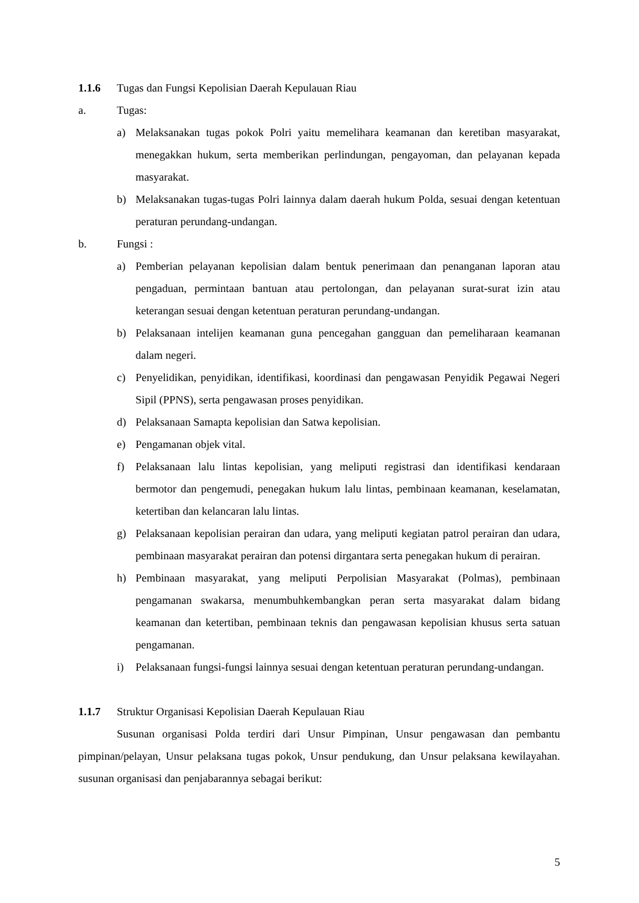1.1.6 Tugas dan Fungsi Kepolisian Daerah Kepulauan Riau
a. Tugas:
a) Melaksanakan tugas pokok Polri yaitu memelihara keamanan dan keretiban masyarakat, menegakkan hukum, serta memberikan perlindungan, pengayoman, dan pelayanan kepada masyarakat.
b) Melaksanakan tugas-tugas Polri lainnya dalam daerah hukum Polda, sesuai dengan ketentuan peraturan perundang-undangan.
b. Fungsi :
a) Pemberian pelayanan kepolisian dalam bentuk penerimaan dan penanganan laporan atau pengaduan, permintaan bantuan atau pertolongan, dan pelayanan surat-surat izin atau keterangan sesuai dengan ketentuan peraturan perundang-undangan.
b) Pelaksanaan intelijen keamanan guna pencegahan gangguan dan pemeliharaan keamanan dalam negeri.
c) Penyelidikan, penyidikan, identifikasi, koordinasi dan pengawasan Penyidik Pegawai Negeri Sipil (PPNS), serta pengawasan proses penyidikan.
d) Pelaksanaan Samapta kepolisian dan Satwa kepolisian.
e) Pengamanan objek vital.
f) Pelaksanaan lalu lintas kepolisian, yang meliputi registrasi dan identifikasi kendaraan bermotor dan pengemudi, penegakan hukum lalu lintas, pembinaan keamanan, keselamatan, ketertiban dan kelancaran lalu lintas.
g) Pelaksanaan kepolisian perairan dan udara, yang meliputi kegiatan patrol perairan dan udara, pembinaan masyarakat perairan dan potensi dirgantara serta penegakan hukum di perairan.
h) Pembinaan masyarakat, yang meliputi Perpolisian Masyarakat (Polmas), pembinaan pengamanan swakarsa, menumbuhkembangkan peran serta masyarakat dalam bidang keamanan dan ketertiban, pembinaan teknis dan pengawasan kepolisian khusus serta satuan pengamanan.
i) Pelaksanaan fungsi-fungsi lainnya sesuai dengan ketentuan peraturan perundang-undangan.
1.1.7 Struktur Organisasi Kepolisian Daerah Kepulauan Riau
Susunan organisasi Polda terdiri dari Unsur Pimpinan, Unsur pengawasan dan pembantu pimpinan/pelayan, Unsur pelaksana tugas pokok, Unsur pendukung, dan Unsur pelaksana kewilayahan. susunan organisasi dan penjabarannya sebagai berikut:
5